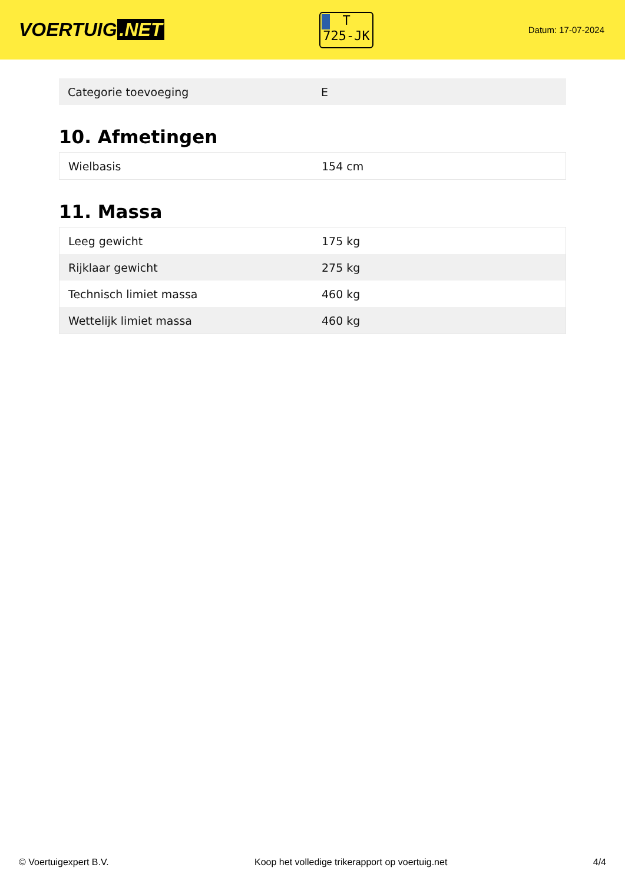VOERTUIG.NET
T
725-JK
Datum: 17-07-2024
| Categorie toevoeging | E |
10. Afmetingen
| Wielbasis | 154 cm |
11. Massa
| Leeg gewicht | 175 kg |
| Rijklaar gewicht | 275 kg |
| Technisch limiet massa | 460 kg |
| Wettelijk limiet massa | 460 kg |
© Voertuigexpert B.V. Koop het volledige trikerapport op voertuig.net 4/4